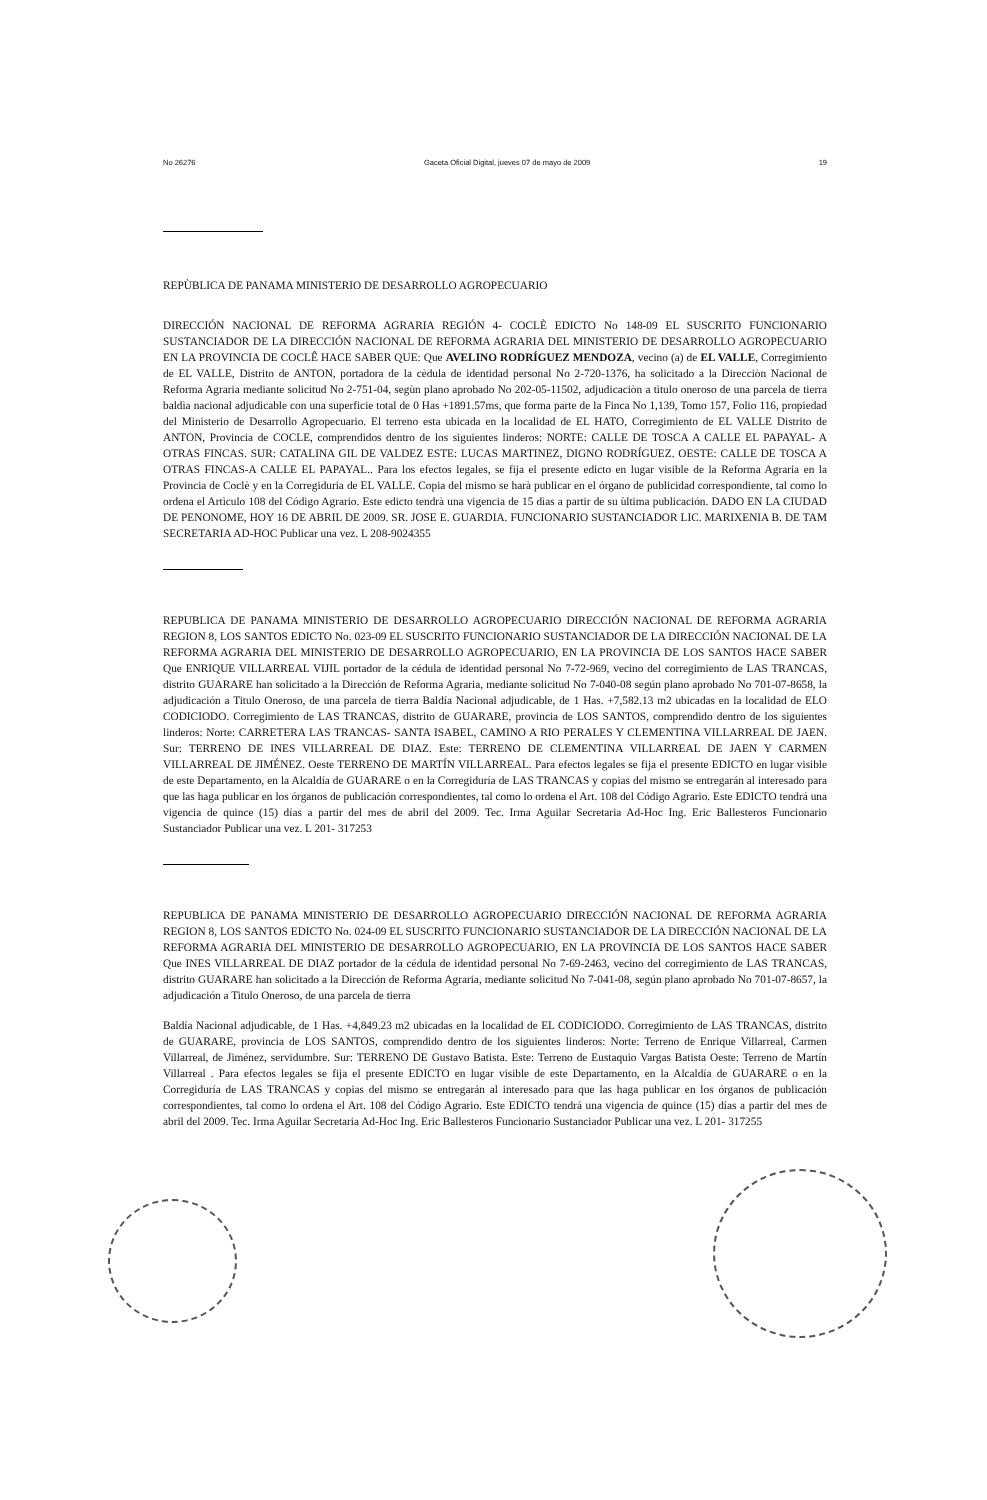No 26276 Gaceta Oficial Digital, jueves 07 de mayo de 2009 19
REPÙBLICA DE PANAMA MINISTERIO DE DESARROLLO AGROPECUARIO
DIRECCIÓN NACIONAL DE REFORMA AGRARIA REGIÓN 4- COCLÈ EDICTO No 148-09 EL SUSCRITO FUNCIONARIO SUSTANCIADOR DE LA DIRECCIÓN NACIONAL DE REFORMA AGRARIA DEL MINISTERIO DE DESARROLLO AGROPECUARIO EN LA PROVINCIA DE COCLÊ HACE SABER QUE: Que AVELINO RODRÍGUEZ MENDOZA, vecino (a) de EL VALLE, Corregimiento de EL VALLE, Distrito de ANTON, portadora de la cèdula de identidad personal No 2-720-1376, ha solicitado a la Direcciòn Nacional de Reforma Agraria mediante solicitud No 2-751-04, segùn plano aprobado No 202-05-11502, adjudicaciòn a tìtulo oneroso de una parcela de tierra baldìa nacional adjudicable con una superficie total de 0 Has +1891.57ms, que forma parte de la Finca No 1,139, Tomo 157, Folio 116, propiedad del Ministerio de Desarrollo Agropecuario. El terreno esta ubicada en la localidad de EL HATO, Corregimiento de EL VALLE Distrito de ANTON, Provincia de COCLE, comprendidos dentro de los siguientes linderos: NORTE: CALLE DE TOSCA A CALLE EL PAPAYAL- A OTRAS FINCAS. SUR: CATALINA GIL DE VALDEZ ESTE: LUCAS MARTINEZ, DIGNO RODRÍGUEZ. OESTE: CALLE DE TOSCA A OTRAS FINCAS-A CALLE EL PAPAYAL.. Para los efectos legales, se fija el presente edicto en lugar visible de la Reforma Agraria en la Provincia de Coclè y en la Corregiduria de EL VALLE. Copia del mismo se harà publicar en el órgano de publicidad correspondiente, tal como lo ordena el Artìculo 108 del Código Agrario. Este edicto tendrà una vigencia de 15 dìas a partir de su ùltima publicación. DADO EN LA CIUDAD DE PENONOME, HOY 16 DE ABRIL DE 2009. SR. JOSE E. GUARDIA. FUNCIONARIO SUSTANCIADOR LIC. MARIXENIA B. DE TAM SECRETARIA AD-HOC Publicar una vez. L 208-9024355
REPUBLICA DE PANAMA MINISTERIO DE DESARROLLO AGROPECUARIO DIRECCIÓN NACIONAL DE REFORMA AGRARIA REGION 8, LOS SANTOS EDICTO No. 023-09 EL SUSCRITO FUNCIONARIO SUSTANCIADOR DE LA DIRECCIÓN NACIONAL DE LA REFORMA AGRARIA DEL MINISTERIO DE DESARROLLO AGROPECUARIO, EN LA PROVINCIA DE LOS SANTOS HACE SABER Que ENRIQUE VILLARREAL VIJIL portador de la cédula de identidad personal No 7-72-969, vecino del corregimiento de LAS TRANCAS, distrito GUARARE han solicitado a la Dirección de Reforma Agraria, mediante solicitud No 7-040-08 según plano aprobado No 701-07-8658, la adjudicación a Titulo Oneroso, de una parcela de tierra Baldía Nacional adjudicable, de 1 Has. +7,582.13 m2 ubicadas en la localidad de ELO CODICIODO. Corregimiento de LAS TRANCAS, distrito de GUARARE, provincia de LOS SANTOS, comprendido dentro de los siguientes linderos: Norte: CARRETERA LAS TRANCAS- SANTA ISABEL, CAMINO A RIO PERALES Y CLEMENTINA VILLARREAL DE JAEN. Sur: TERRENO DE INES VILLARREAL DE DIAZ. Este: TERRENO DE CLEMENTINA VILLARREAL DE JAEN Y CARMEN VILLARREAL DE JIMÉNEZ. Oeste TERRENO DE MARTÍN VILLARREAL. Para efectos legales se fija el presente EDICTO en lugar visible de este Departamento, en la Alcaldía de GUARARE o en la Corregiduría de LAS TRANCAS y copias del mismo se entregarán al interesado para que las haga publicar en los órganos de publicación correspondientes, tal como lo ordena el Art. 108 del Código Agrario. Este EDICTO tendrá una vigencia de quince (15) días a partir del mes de abril del 2009. Tec. Irma Aguilar Secretaria Ad-Hoc Ing. Eric Ballesteros Funcionario Sustanciador Publicar una vez. L 201- 317253
REPUBLICA DE PANAMA MINISTERIO DE DESARROLLO AGROPECUARIO DIRECCIÓN NACIONAL DE REFORMA AGRARIA REGION 8, LOS SANTOS EDICTO No. 024-09 EL SUSCRITO FUNCIONARIO SUSTANCIADOR DE LA DIRECCIÓN NACIONAL DE LA REFORMA AGRARIA DEL MINISTERIO DE DESARROLLO AGROPECUARIO, EN LA PROVINCIA DE LOS SANTOS HACE SABER Que INES VILLARREAL DE DIAZ portador de la cédula de identidad personal No 7-69-2463, vecino del corregimiento de LAS TRANCAS, distrito GUARARE han solicitado a la Dirección de Reforma Agraria, mediante solicitud No 7-041-08, según plano aprobado No 701-07-8657, la adjudicación a Titulo Oneroso, de una parcela de tierra
Baldía Nacional adjudicable, de 1 Has. +4,849.23 m2 ubicadas en la localidad de EL CODICIODO. Corregimiento de LAS TRANCAS, distrito de GUARARE, provincia de LOS SANTOS, comprendido dentro de los siguientes linderos: Norte: Terreno de Enrique Villarreal, Carmen Villarreal, de Jiménez, servidumbre. Sur: TERRENO DE Gustavo Batista. Este: Terreno de Eustaquio Vargas Batista Oeste: Terreno de Martín Villarreal . Para efectos legales se fija el presente EDICTO en lugar visible de este Departamento, en la Alcaldía de GUARARE o en la Corregiduría de LAS TRANCAS y copias del mismo se entregarán al interesado para que las haga publicar en los órganos de publicación correspondientes, tal como lo ordena el Art. 108 del Código Agrario. Este EDICTO tendrá una vigencia de quince (15) días a partir del mes de abril del 2009. Tec. Irma Aguilar Secretaria Ad-Hoc Ing. Eric Ballesteros Funcionario Sustanciador Publicar una vez. L 201- 317255